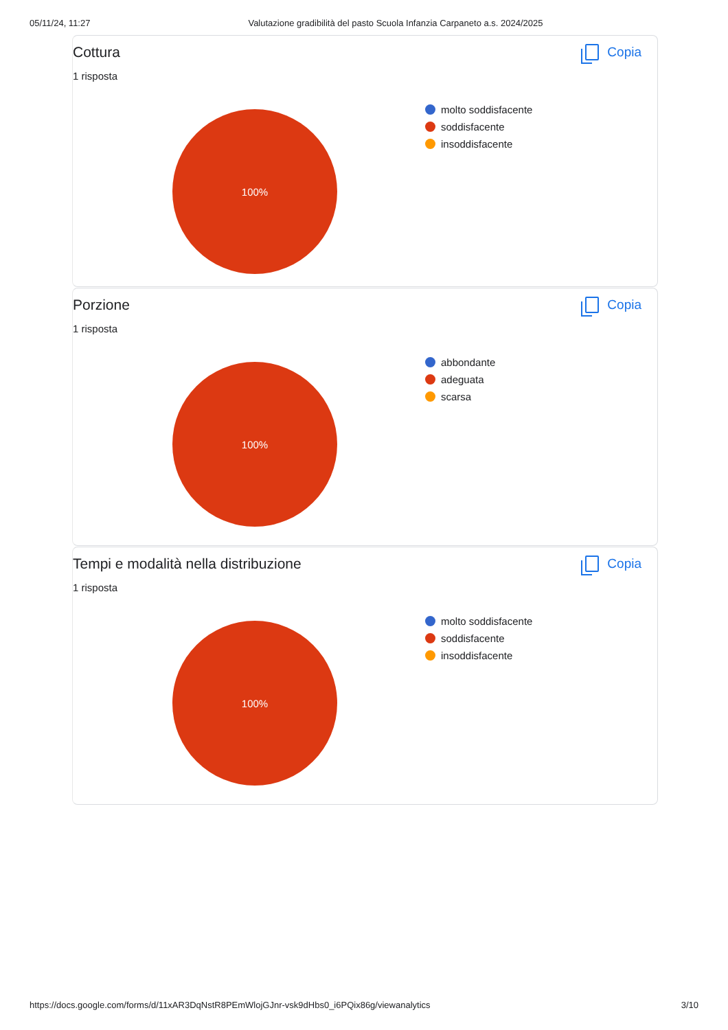05/11/24, 11:27 Valutazione gradibilità del pasto Scuola Infanzia Carpaneto a.s. 2024/2025
Cottura Copia
1 risposta
100%
molto soddisfacente
soddisfacente
insoddisfacente
Porzione Copia
1 risposta
100%
abbondante
adeguata
scarsa
Tempi e modalità nella distribuzione Copia
1 risposta
100%
molto soddisfacente
soddisfacente
insoddisfacente
https://docs.google.com/forms/d/11xAR3DqNstR8PEmWlojGJnr-vsk9dHbs0_i6PQix86g/viewanalytics 3/10